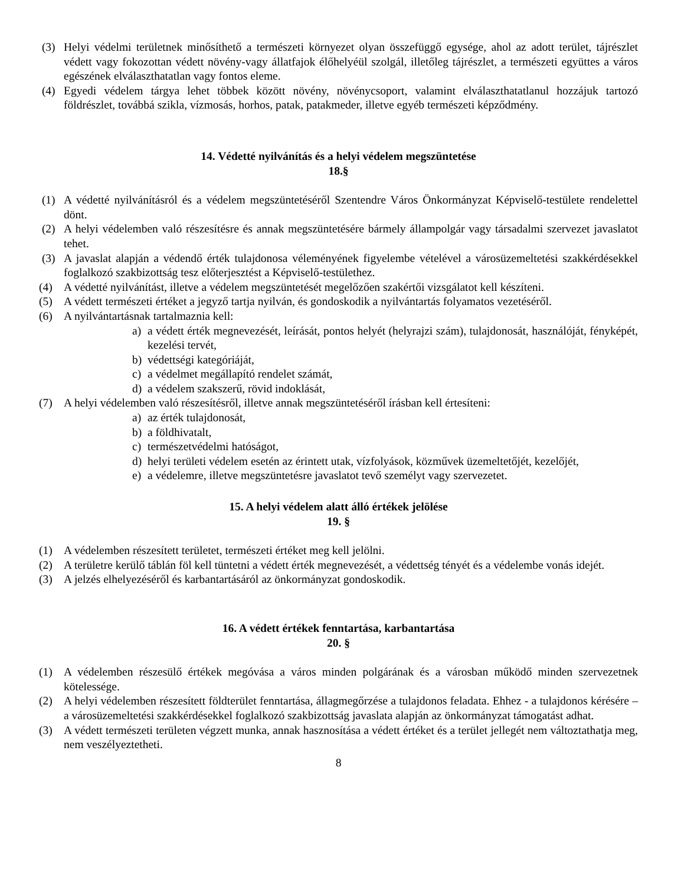(3) Helyi védelmi területnek minősíthető a természeti környezet olyan összefüggő egysége, ahol az adott terület, tájrészlet védett vagy fokozottan védett növény-vagy állatfajok élőhelyéül szolgál, illetőleg tájrészlet, a természeti együttes a város egészének elválaszthatatlan vagy fontos eleme.
(4) Egyedi védelem tárgya lehet többek között növény, növénycsoport, valamint elválaszthatatlanul hozzájuk tartozó földrészlet, továbbá szikla, vízmosás, horhos, patak, patakmeder, illetve egyéb természeti képződmény.
14. Védetté nyilvánítás és a helyi védelem megszüntetése
18.§
(1) A védetté nyilvánításról és a védelem megszüntetéséről Szentendre Város Önkormányzat Képviselő-testülete rendelettel dönt.
(2) A helyi védelemben való részesítésre és annak megszüntetésére bármely állampolgár vagy társadalmi szervezet javaslatot tehet.
(3) A javaslat alapján a védendő érték tulajdonosa véleményének figyelembe vételével a városüzemeltetési szakkérdésekkel foglalkozó szakbizottság tesz előterjesztést a Képviselő-testülethez.
(4) A védetté nyilvánítást, illetve a védelem megszüntetését megelőzően szakértői vizsgálatot kell készíteni.
(5) A védett természeti értéket a jegyző tartja nyilván, és gondoskodik a nyilvántartás folyamatos vezetéséről.
(6) A nyilvántartásnak tartalmaznia kell:
a) a védett érték megnevezését, leírását, pontos helyét (helyrajzi szám), tulajdonosát, használóját, fényképét, kezelési tervét,
b) védettségi kategóriáját,
c) a védelmet megállapító rendelet számát,
d) a védelem szakszerű, rövid indoklását,
(7) A helyi védelemben való részesítésről, illetve annak megszüntetéséről írásban kell értesíteni:
a) az érték tulajdonosát,
b) a földhivatalt,
c) természetvédelmi hatóságot,
d) helyi területi védelem esetén az érintett utak, vízfolyások, közművek üzemeltetőjét, kezelőjét,
e) a védelemre, illetve megszüntetésre javaslatot tevő személyt vagy szervezetet.
15. A helyi védelem alatt álló értékek jelölése
19. §
(1) A védelemben részesített területet, természeti értéket meg kell jelölni.
(2) A területre kerülő táblán föl kell tüntetni a védett érték megnevezését, a védettség tényét és a védelembe vonás idejét.
(3) A jelzés elhelyezéséről és karbantartásáról az önkormányzat gondoskodik.
16. A védett értékek fenntartása, karbantartása
20. §
(1) A védelemben részesülő értékek megóvása a város minden polgárának és a városban működő minden szervezetnek kötelessége.
(2) A helyi védelemben részesített földterület fenntartása, állagmegőrzése a tulajdonos feladata. Ehhez - a tulajdonos kérésére – a városüzemeltetési szakkérdésekkel foglalkozó szakbizottság javaslata alapján az önkormányzat támogatást adhat.
(3) A védett természeti területen végzett munka, annak hasznosítása a védett értéket és a terület jellegét nem változtathatja meg, nem veszélyeztetheti.
8